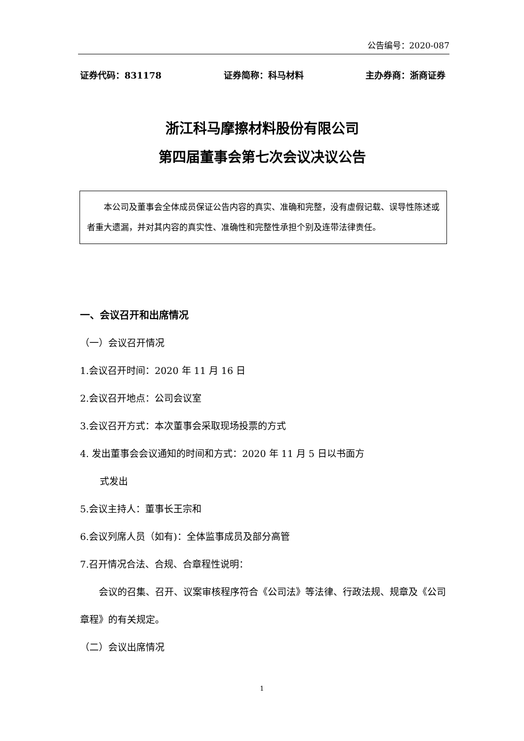公告编号：2020-087
证券代码：831178 证券简称：科马材料 主办券商：浙商证券
浙江科马摩擦材料股份有限公司
第四届董事会第七次会议决议公告
本公司及董事会全体成员保证公告内容的真实、准确和完整，没有虚假记载、误导性陈述或者重大遗漏，并对其内容的真实性、准确性和完整性承担个别及连带法律责任。
一、会议召开和出席情况
（一）会议召开情况
1.会议召开时间：2020 年 11 月 16 日
2.会议召开地点：公司会议室
3.会议召开方式：本次董事会采取现场投票的方式
4. 发出董事会会议通知的时间和方式：2020 年 11 月 5 日以书面方
式发出
5.会议主持人：董事长王宗和
6.会议列席人员（如有)：全体监事成员及部分高管
7.召开情况合法、合规、合章程性说明：
会议的召集、召开、议案审核程序符合《公司法》等法律、行政法规、规章及《公司章程》的有关规定。
（二）会议出席情况
1